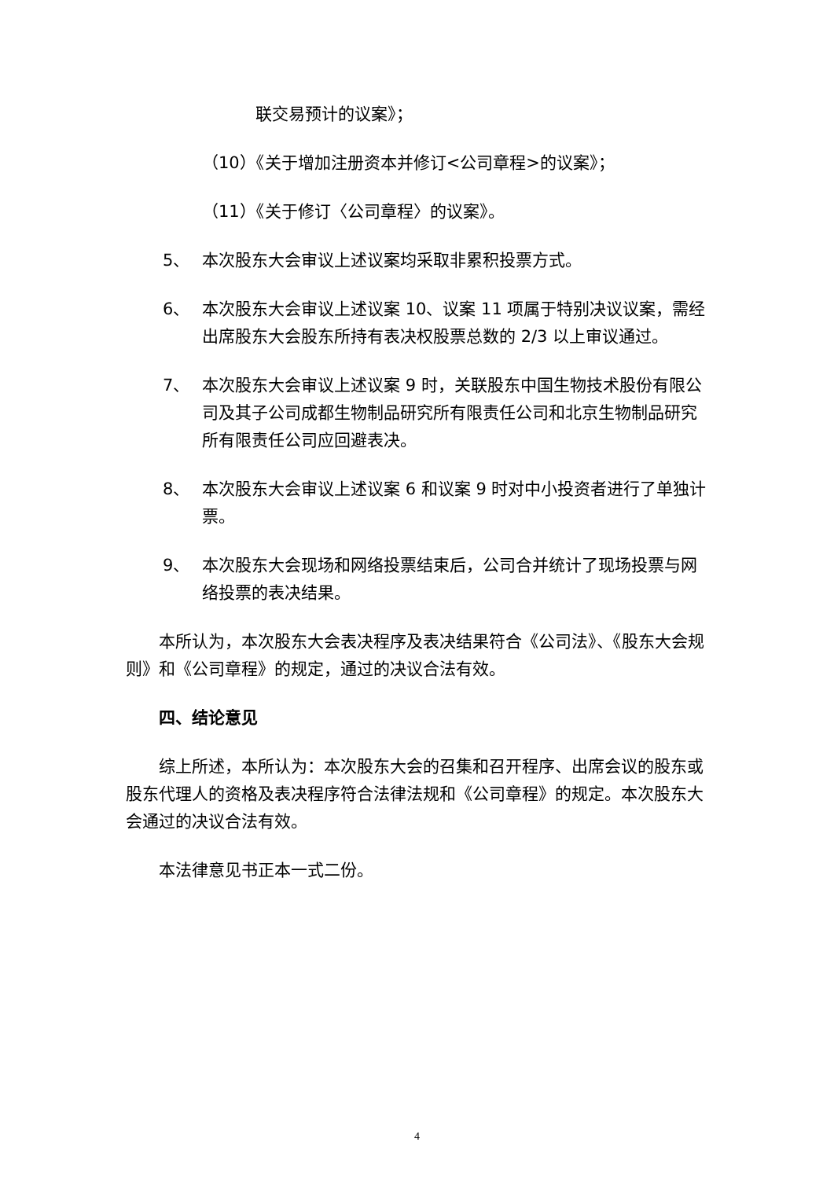联交易预计的议案》；
（10）《关于增加注册资本并修订<公司章程>的议案》；
（11）《关于修订〈公司章程〉的议案》。
5、
本次股东大会审议上述议案均采取非累积投票方式。
6、
本次股东大会审议上述议案 10、议案 11 项属于特别决议议案，需经出席股东大会股东所持有表决权股票总数的 2/3 以上审议通过。
7、
本次股东大会审议上述议案 9 时，关联股东中国生物技术股份有限公司及其子公司成都生物制品研究所有限责任公司和北京生物制品研究所有限责任公司应回避表决。
8、
本次股东大会审议上述议案 6 和议案 9 时对中小投资者进行了单独计票。
9、
本次股东大会现场和网络投票结束后，公司合并统计了现场投票与网络投票的表决结果。
本所认为，本次股东大会表决程序及表决结果符合《公司法》、《股东大会规则》和《公司章程》的规定，通过的决议合法有效。
四、结论意见
综上所述，本所认为：本次股东大会的召集和召开程序、出席会议的股东或股东代理人的资格及表决程序符合法律法规和《公司章程》的规定。本次股东大会通过的决议合法有效。
本法律意见书正本一式二份。
4